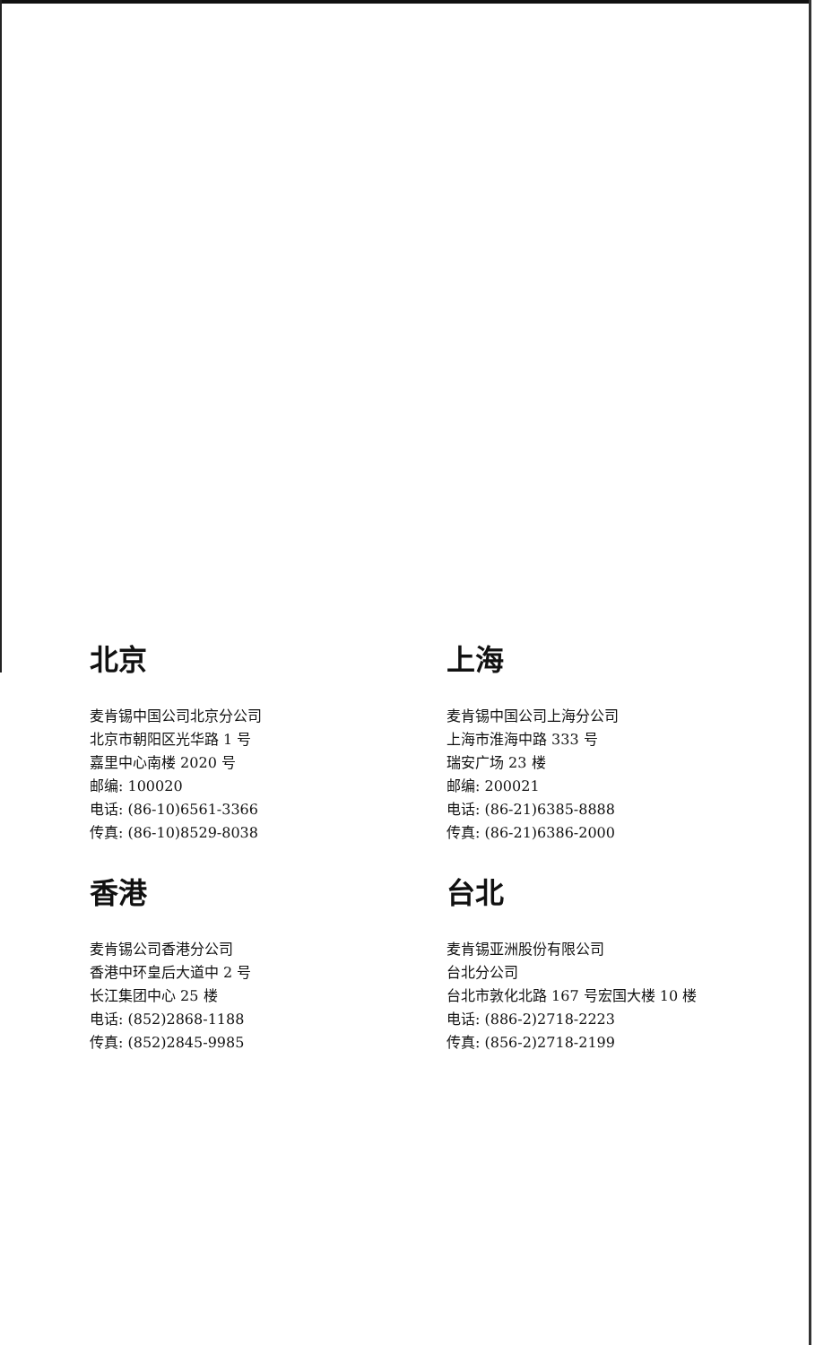北京
麦肯锡中国公司北京分公司
北京市朝阳区光华路 1 号
嘉里中心南楼 2020 号
邮编: 100020
电话: (86-10)6561-3366
传真: (86-10)8529-8038
上海
麦肯锡中国公司上海分公司
上海市淮海中路 333 号
瑞安广场 23 楼
邮编: 200021
电话: (86-21)6385-8888
传真: (86-21)6386-2000
香港
麦肯锡公司香港分公司
香港中环皇后大道中 2 号
长江集团中心 25 楼
电话: (852)2868-1188
传真: (852)2845-9985
台北
麦肯锡亚洲股份有限公司
台北分公司
台北市敦化北路 167 号宏国大楼 10 楼
电话: (886-2)2718-2223
传真: (856-2)2718-2199